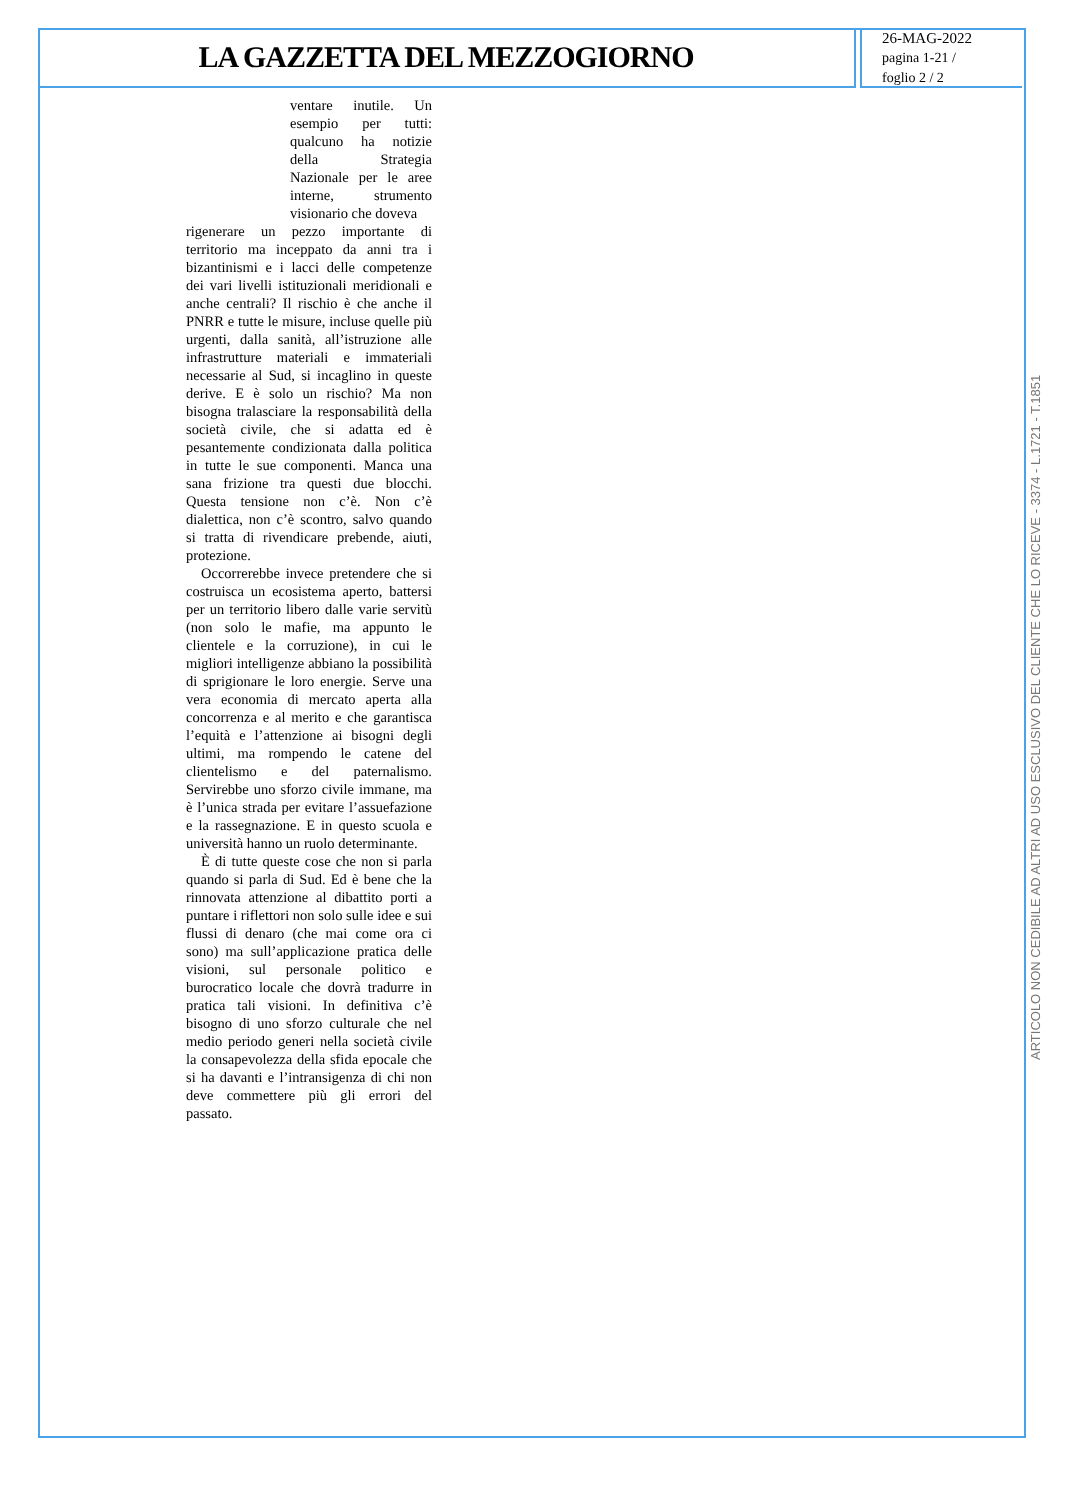LA GAZZETTA DEL MEZZOGIORNO
26-MAG-2022
pagina 1-21 /
foglio 2 / 2
ventare inutile. Un esempio per tutti: qualcuno ha notizie della Strategia Nazionale per le aree interne, strumento visionario che doveva
rigenerare un pezzo importante di territorio ma inceppato da anni tra i bizantinismi e i lacci delle competenze dei vari livelli istituzionali meridionali e anche centrali? Il rischio è che anche il PNRR e tutte le misure, incluse quelle più urgenti, dalla sanità, all’istruzione alle infrastrutture materiali e immateriali necessarie al Sud, si incaglino in queste derive. E è solo un rischio? Ma non bisogna tralasciare la responsabilità della società civile, che si adatta ed è pesantemente condizionata dalla politica in tutte le sue componenti. Manca una sana frizione tra questi due blocchi. Questa tensione non c’è. Non c’è dialettica, non c’è scontro, salvo quando si tratta di rivendicare prebende, aiuti, protezione.
Occorrerebbe invece pretendere che si costruisca un ecosistema aperto, battersi per un territorio libero dalle varie servitù (non solo le mafie, ma appunto le clientele e la corruzione), in cui le migliori intelligenze abbiano la possibilità di sprigionare le loro energie. Serve una vera economia di mercato aperta alla concorrenza e al merito e che garantisca l’equità e l’attenzione ai bisogni degli ultimi, ma rompendo le catene del clientelismo e del paternalismo. Servirebbe uno sforzo civile immane, ma è l’unica strada per evitare l’assuefazione e la rassegnazione. E in questo scuola e università hanno un ruolo determinante.
È di tutte queste cose che non si parla quando si parla di Sud. Ed è bene che la rinnovata attenzione al dibattito porti a puntare i riflettori non solo sulle idee e sui flussi di denaro (che mai come ora ci sono) ma sull’applicazione pratica delle visioni, sul personale politico e burocratico locale che dovrà tradurre in pratica tali visioni. In definitiva c’è bisogno di uno sforzo culturale che nel medio periodo generi nella società civile la consapevolezza della sfida epocale che si ha davanti e l’intransigenza di chi non deve commettere più gli errori del passato.
ARTICOLO NON CEDIBILE AD ALTRI AD USO ESCLUSIVO DEL CLIENTE CHE LO RICEVE - 3374 - L.1721 - T.1851